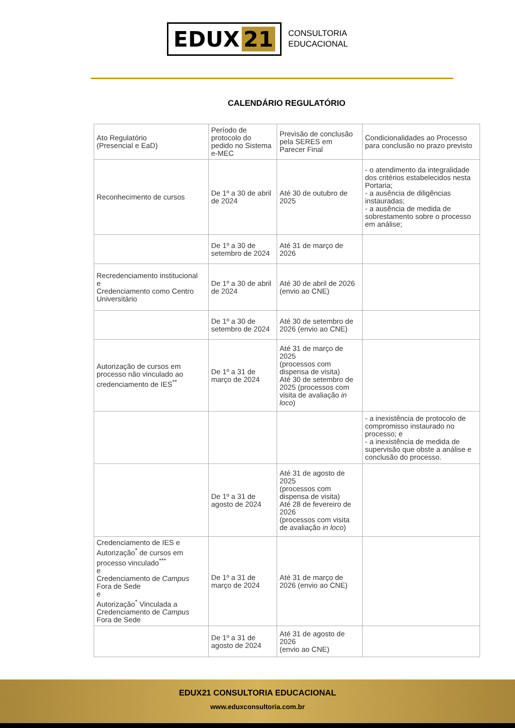EDUX 21
CONSULTORIA
EDUCACIONAL
CALENDÁRIO REGULATÓRIO
| Ato Regulatório (Presencial e EaD) | Período de protocolo do pedido no Sistema e-MEC | Previsão de conclusão pela SERES em Parecer Final | Condicionalidades ao Processo para conclusão no prazo previsto |
| Reconhecimento de cursos | De 1º a 30 de abril de 2024 | Até 30 de outubro de 2025 | - o atendimento da integralidade dos critérios estabelecidos nesta Portaria; - a ausência de diligências instauradas; - a ausência de medida de sobrestamento sobre o processo em análise; |
| | De 1º a 30 de setembro de 2024 | Até 31 de março de 2026 | |
| Recredenciamento institucional e Credenciamento como Centro Universitário | De 1º a 30 de abril de 2024 | Até 30 de abril de 2026 (envio ao CNE) | |
| | De 1º a 30 de setembro de 2024 | Até 30 de setembro de 2026 (envio ao CNE) | |
| Autorização de cursos em processo não vinculado ao credenciamento de IES<sup>**</sup> | De 1º a 31 de março de 2024 | Até 31 de março de 2025 (processos com dispensa de visita) Até 30 de setembro de 2025 (processos com visita de avaliação in loco ) | |
| | | | - a inexistência de protocolo de compromisso instaurado no processo; e - a inexistência de medida de supervisão que obste a análise e conclusão do processo. |
| | De 1º a 31 de agosto de 2024 | Até 31 de agosto de 2025 (processos com dispensa de visita) Até 28 de fevereiro de 2026 (processos com visita de avaliação in loco ) | |
| Credenciamento de IES e Autorização<sup>*</sup> de cursos em processo vinculado<sup>***</sup> e Credenciamento de Campus Fora de Sede e Autorização<sup>*</sup> Vinculada a Credenciamento de Campus Fora de Sede | De 1º a 31 de março de 2024 | Até 31 de março de 2026 (envio ao CNE) | |
| | De 1º a 31 de agosto de 2024 | Até 31 de agosto de 2026 (envio ao CNE) | |
EDUX21 CONSULTORIA EDUCACIONAL
www.eduxconsultoria.com.br